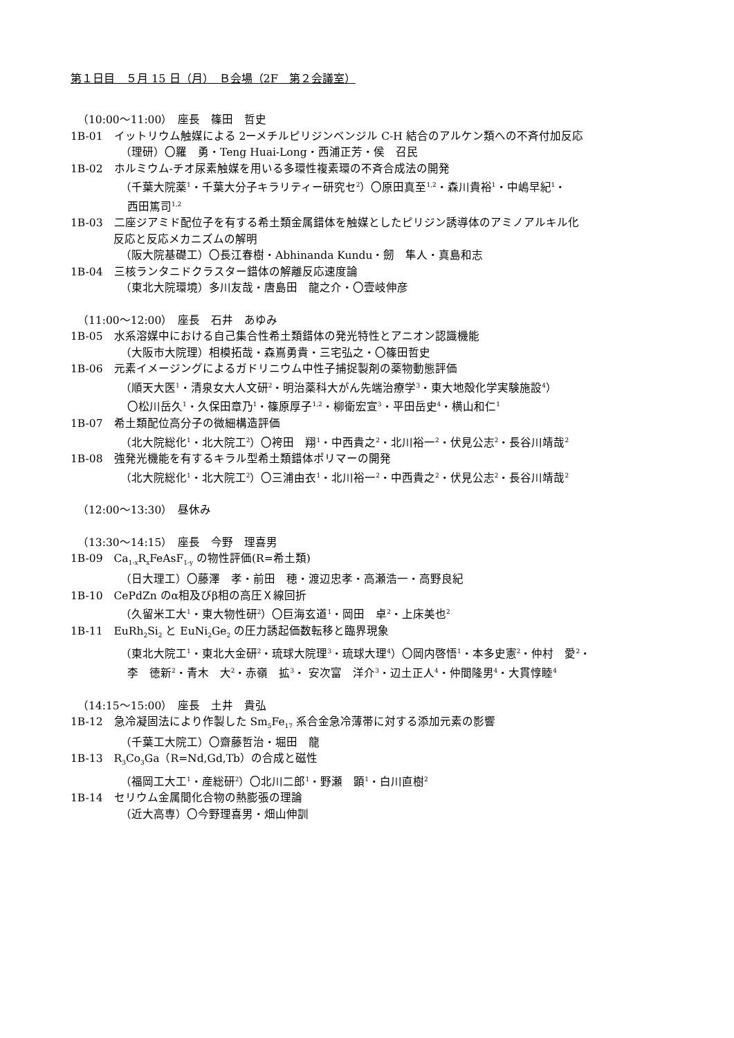第１日目　５月 15 日（月）　Ｂ会場（2F　第２会議室）
（10:00〜11:00）　座長　篠田　哲史
1B-01　イットリウム触媒による 2ーメチルピリジンベンジル C-H 結合のアルケン類への不斉付加反応
（理研）〇羅　勇・Teng Huai-Long・西浦正芳・侯　召民
1B-02　ホルミウム-チオ尿素触媒を用いる多環性複素環の不斉合成法の開発
（千葉大院薬<sup>1</sup>・千葉大分子キラリティー研究セ<sup>2</sup>）〇原田真至<sup>1,2</sup>・森川貴裕<sup>1</sup>・中嶋早紀<sup>1</sup>・
西田篤司<sup>1,2</sup>
1B-03　二座ジアミド配位子を有する希土類金属錯体を触媒としたピリジン誘導体のアミノアルキル化
反応と反応メカニズムの解明
（阪大院基礎工）〇長江春樹・Abhinanda Kundu・劒　隼人・真島和志
1B-04　三核ランタニドクラスター錯体の解離反応速度論
（東北大院環境）多川友哉・唐島田　龍之介・〇壹岐伸彦
（11:00〜12:00）　座長　石井　あゆみ
1B-05　水系溶媒中における自己集合性希土類錯体の発光特性とアニオン認識機能
（大阪市大院理）相模拓哉・森嶌勇貴・三宅弘之・〇篠田哲史
1B-06　元素イメージングによるガドリニウム中性子捕捉製剤の薬物動態評価
（順天大医<sup>1</sup>・清泉女大人文研<sup>2</sup>・明治薬科大がん先端治療学<sup>3</sup>・東大地殻化学実験施設<sup>4</sup>）
〇松川岳久<sup>1</sup>・久保田章乃<sup>1</sup>・篠原厚子<sup>1,2</sup>・柳衛宏宣<sup>3</sup>・平田岳史<sup>4</sup>・横山和仁<sup>1</sup>
1B-07　希土類配位高分子の微細構造評価
（北大院総化<sup>1</sup>・北大院工<sup>2</sup>）〇袴田　翔<sup>1</sup>・中西貴之<sup>2</sup>・北川裕一<sup>2</sup>・伏見公志<sup>2</sup>・長谷川靖哉<sup>2</sup>
1B-08　強発光機能を有するキラル型希土類錯体ポリマーの開発
（北大院総化<sup>1</sup>・北大院工<sup>2</sup>）〇三浦由衣<sup>1</sup>・北川裕一<sup>2</sup>・中西貴之<sup>2</sup>・伏見公志<sup>2</sup>・長谷川靖哉<sup>2</sup>
（12:00〜13:30）　昼休み
（13:30〜14:15）　座長　今野　理喜男
1B-09　Ca<sub>1-x</sub>R<sub>x</sub>FeAsF<sub>1-y</sub> の物性評価(R=希土類)
（日大理工）〇藤澤　孝・前田　穂・渡辺忠孝・高瀬浩一・高野良紀
1B-10　CePdZn のα相及びβ相の高圧Ｘ線回折
（久留米工大<sup>1</sup>・東大物性研<sup>2</sup>）〇巨海玄道<sup>1</sup>・岡田　卓<sup>2</sup>・上床美也<sup>2</sup>
1B-11　EuRh<sub>2</sub>Si<sub>2</sub> と EuNi<sub>2</sub>Ge<sub>2</sub> の圧力誘起価数転移と臨界現象
（東北大院工<sup>1</sup>・東北大金研<sup>2</sup>・琉球大院理<sup>3</sup>・琉球大理<sup>4</sup>）〇岡内啓悟<sup>1</sup>・本多史憲<sup>2</sup>・仲村　愛<sup>2</sup>・
李　徳新<sup>2</sup>・青木　大<sup>2</sup>・赤嶺　拡<sup>3</sup>・ 安次富　洋介<sup>3</sup>・辺土正人<sup>4</sup>・仲間隆男<sup>4</sup>・大貫惇睦<sup>4</sup>
（14:15〜15:00）　座長　土井　貴弘
1B-12　急冷凝固法により作製した Sm<sub>5</sub>Fe<sub>17</sub> 系合金急冷薄帯に対する添加元素の影響
（千葉工大院工）〇齋藤哲治・堀田　龍
1B-13　R<sub>3</sub>Co<sub>3</sub>Ga（R=Nd,Gd,Tb）の合成と磁性
（福岡工大工<sup>1</sup>・産総研<sup>2</sup>）〇北川二郎<sup>1</sup>・野瀬　顕<sup>1</sup>・白川直樹<sup>2</sup>
1B-14　セリウム金属間化合物の熱膨張の理論
（近大高専）〇今野理喜男・畑山伸訓